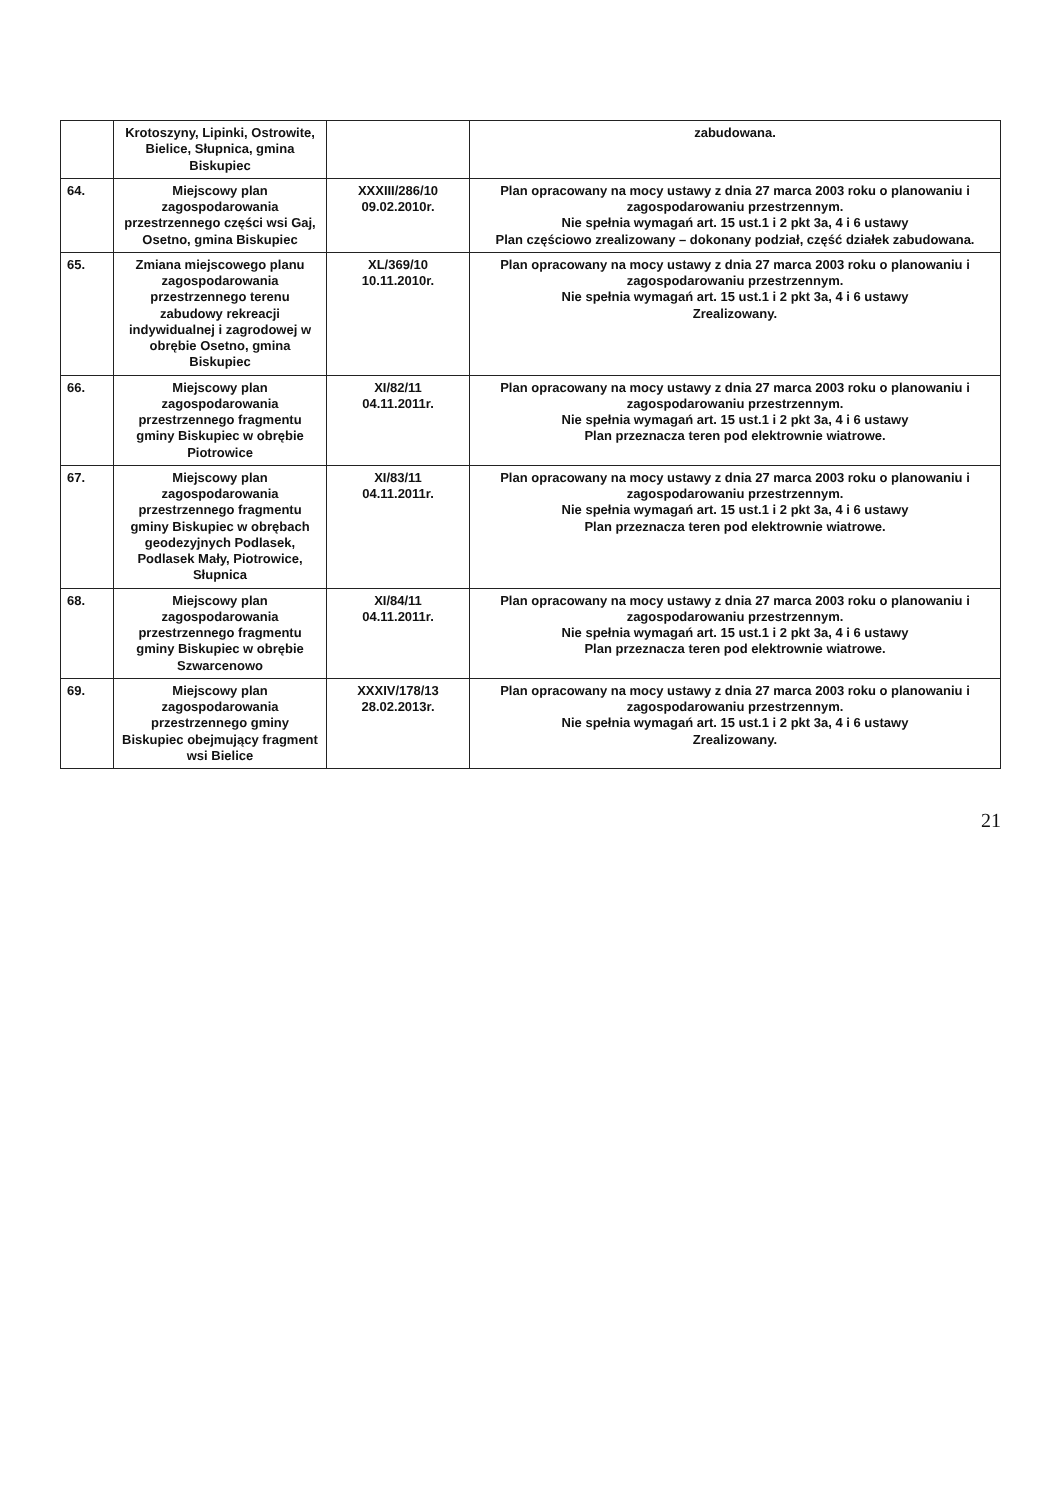| | Krotoszyny, Lipinki, Ostrowite, Bielice, Słupnica, gmina Biskupiec | | zabudowana. |
| 64. | Miejscowy plan zagospodarowania przestrzennego części wsi Gaj, Osetno, gmina Biskupiec | XXXIII/286/10 09.02.2010r. | Plan opracowany na mocy ustawy z dnia 27 marca 2003 roku o planowaniu i zagospodarowaniu przestrzennym. Nie spełnia wymagań art. 15 ust.1 i 2 pkt 3a, 4 i 6 ustawy Plan częściowo zrealizowany – dokonany podział, część działek zabudowana. |
| 65. | Zmiana miejscowego planu zagospodarowania przestrzennego terenu zabudowy rekreacji indywidualnej i zagrodowej w obrębie Osetno, gmina Biskupiec | XL/369/10 10.11.2010r. | Plan opracowany na mocy ustawy z dnia 27 marca 2003 roku o planowaniu i zagospodarowaniu przestrzennym. Nie spełnia wymagań art. 15 ust.1 i 2 pkt 3a, 4 i 6 ustawy Zrealizowany. |
| 66. | Miejscowy plan zagospodarowania przestrzennego fragmentu gminy Biskupiec w obrębie Piotrowice | XI/82/11 04.11.2011r. | Plan opracowany na mocy ustawy z dnia 27 marca 2003 roku o planowaniu i zagospodarowaniu przestrzennym. Nie spełnia wymagań art. 15 ust.1 i 2 pkt 3a, 4 i 6 ustawy Plan przeznacza teren pod elektrownie wiatrowe. |
| 67. | Miejscowy plan zagospodarowania przestrzennego fragmentu gminy Biskupiec w obrębach geodezyjnych Podlasek, Podlasek Mały, Piotrowice, Słupnica | XI/83/11 04.11.2011r. | Plan opracowany na mocy ustawy z dnia 27 marca 2003 roku o planowaniu i zagospodarowaniu przestrzennym. Nie spełnia wymagań art. 15 ust.1 i 2 pkt 3a, 4 i 6 ustawy Plan przeznacza teren pod elektrownie wiatrowe. |
| 68. | Miejscowy plan zagospodarowania przestrzennego fragmentu gminy Biskupiec w obrębie Szwarcenowo | XI/84/11 04.11.2011r. | Plan opracowany na mocy ustawy z dnia 27 marca 2003 roku o planowaniu i zagospodarowaniu przestrzennym. Nie spełnia wymagań art. 15 ust.1 i 2 pkt 3a, 4 i 6 ustawy Plan przeznacza teren pod elektrownie wiatrowe. |
| 69. | Miejscowy plan zagospodarowania przestrzennego gminy Biskupiec obejmujący fragment wsi Bielice | XXXIV/178/13 28.02.2013r. | Plan opracowany na mocy ustawy z dnia 27 marca 2003 roku o planowaniu i zagospodarowaniu przestrzennym. Nie spełnia wymagań art. 15 ust.1 i 2 pkt 3a, 4 i 6 ustawy Zrealizowany. |
21